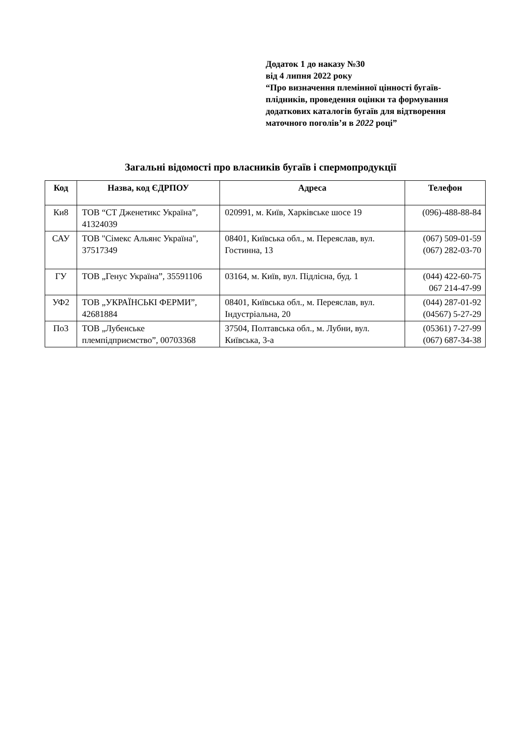Додаток 1 до наказу №30
від 4 липня 2022 року
“Про визначення племінної цінності бугаїв-плідників, проведення оцінки та формування додаткових каталогів бугаїв для відтворення маточного поголів’я в 2022 році”
Загальні відомості про власників бугаїв і спермопродукції
| Код | Назва, код ЄДРПОУ | Адреса | Телефон |
| --- | --- | --- | --- |
| Ки8 | ТОВ “СТ Дженетикс Україна”, 41324039 | 020991, м. Київ, Харківське шосе 19 | (096)-488-88-84 |
| САУ | ТОВ "Сімекс Альянс Україна", 37517349 | 08401, Київська обл., м. Переяслав, вул. Гостинна, 13 | (067) 509-01-59 (067) 282-03-70 |
| ГУ | ТОВ „Генус Україна”, 35591106 | 03164, м. Київ, вул. Підлісна, буд. 1 | (044) 422-60-75 067 214-47-99 |
| УФ2 | ТОВ „УКРАЇНСЬКІ ФЕРМИ”, 42681884 | 08401, Київська обл., м. Переяслав, вул. Індустріальна, 20 | (044) 287-01-92 (04567) 5-27-29 |
| По3 | ТОВ „Лубенське племпідприємство”, 00703368 | 37504, Полтавська обл., м. Лубни, вул. Київська, 3-а | (05361) 7-27-99 (067) 687-34-38 |